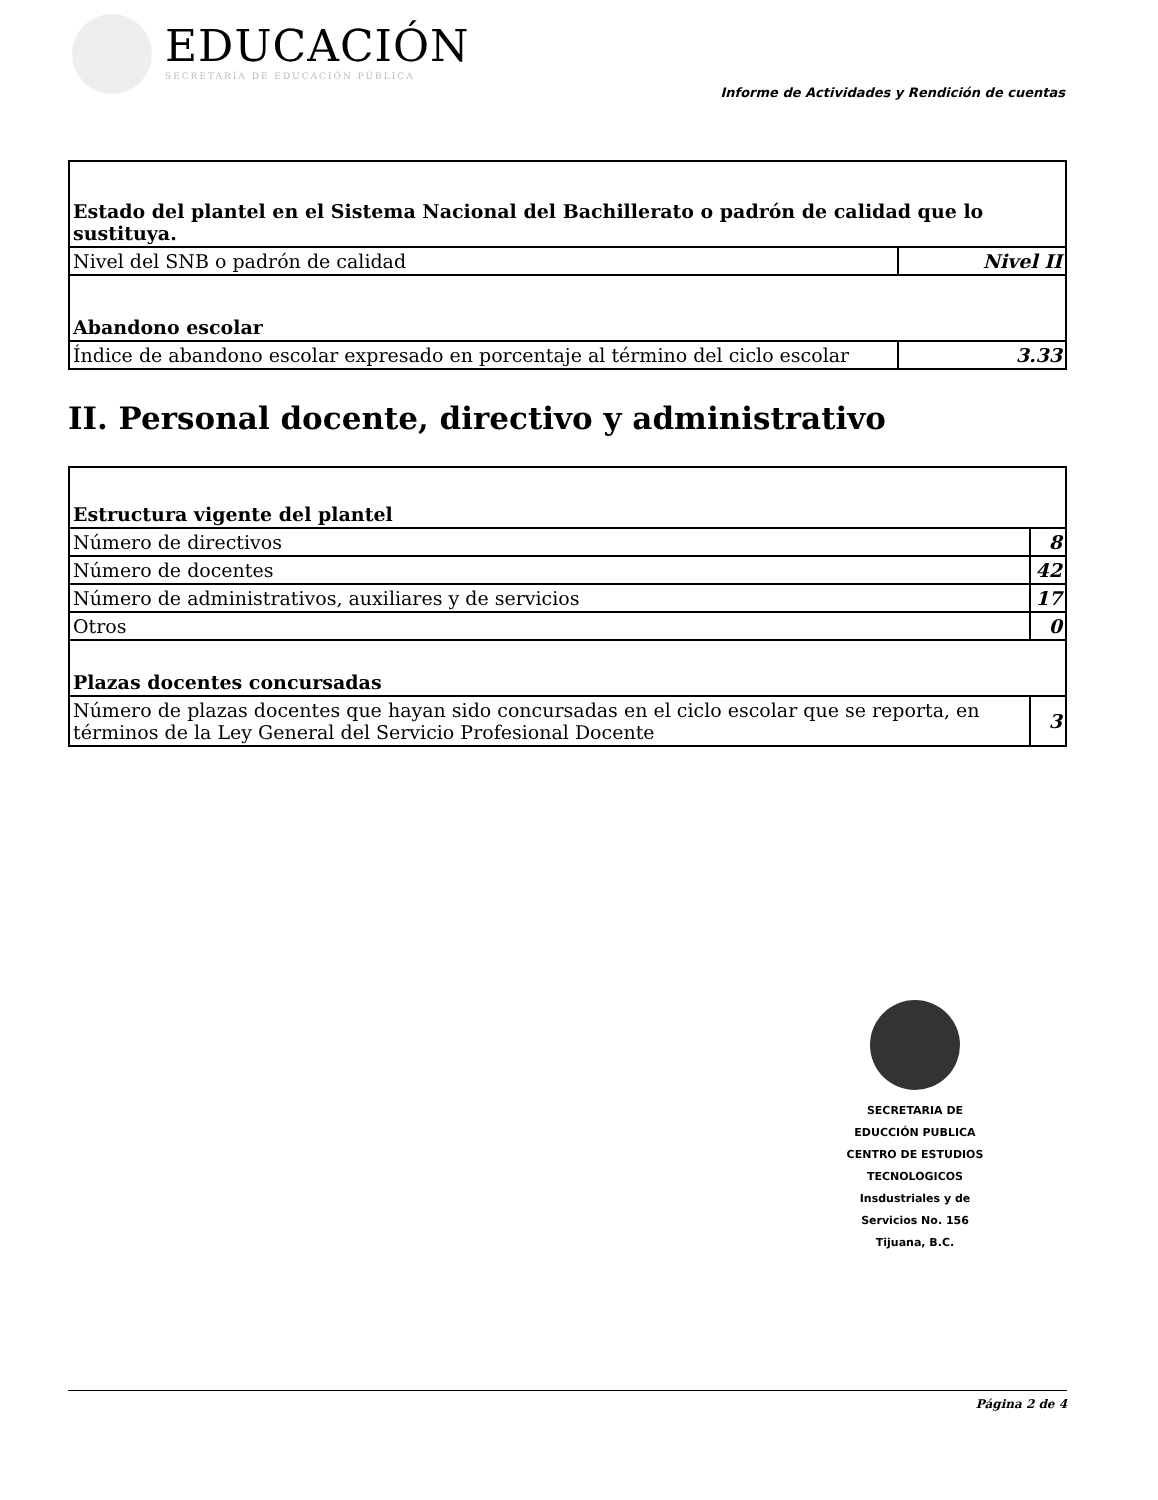EDUCACIÓN
SECRETARÍA DE EDUCACIÓN PÚBLICA
Informe de Actividades y Rendición de cuentas
| Estado del plantel en el Sistema Nacional del Bachillerato o padrón de calidad que lo sustituya. | |
| Nivel del SNB o padrón de calidad | Nivel II |
| Abandono escolar | |
| Índice de abandono escolar expresado en porcentaje al término del ciclo escolar | 3.33 |
II. Personal docente, directivo y administrativo
| Estructura vigente del plantel | |
| Número de directivos | 8 |
| Número de docentes | 42 |
| Número de administrativos, auxiliares y de servicios | 17 |
| Otros | 0 |
| Plazas docentes concursadas | |
| Número de plazas docentes que hayan sido concursadas en el ciclo escolar que se reporta, en términos de la Ley General del Servicio Profesional Docente | 3 |
SECRETARIA DE
EDUCCIÓN PUBLICA
CENTRO DE ESTUDIOS
TECNOLOGICOS
Insdustriales y de
Servicios No. 156
Tijuana, B.C.
Página 2 de 4